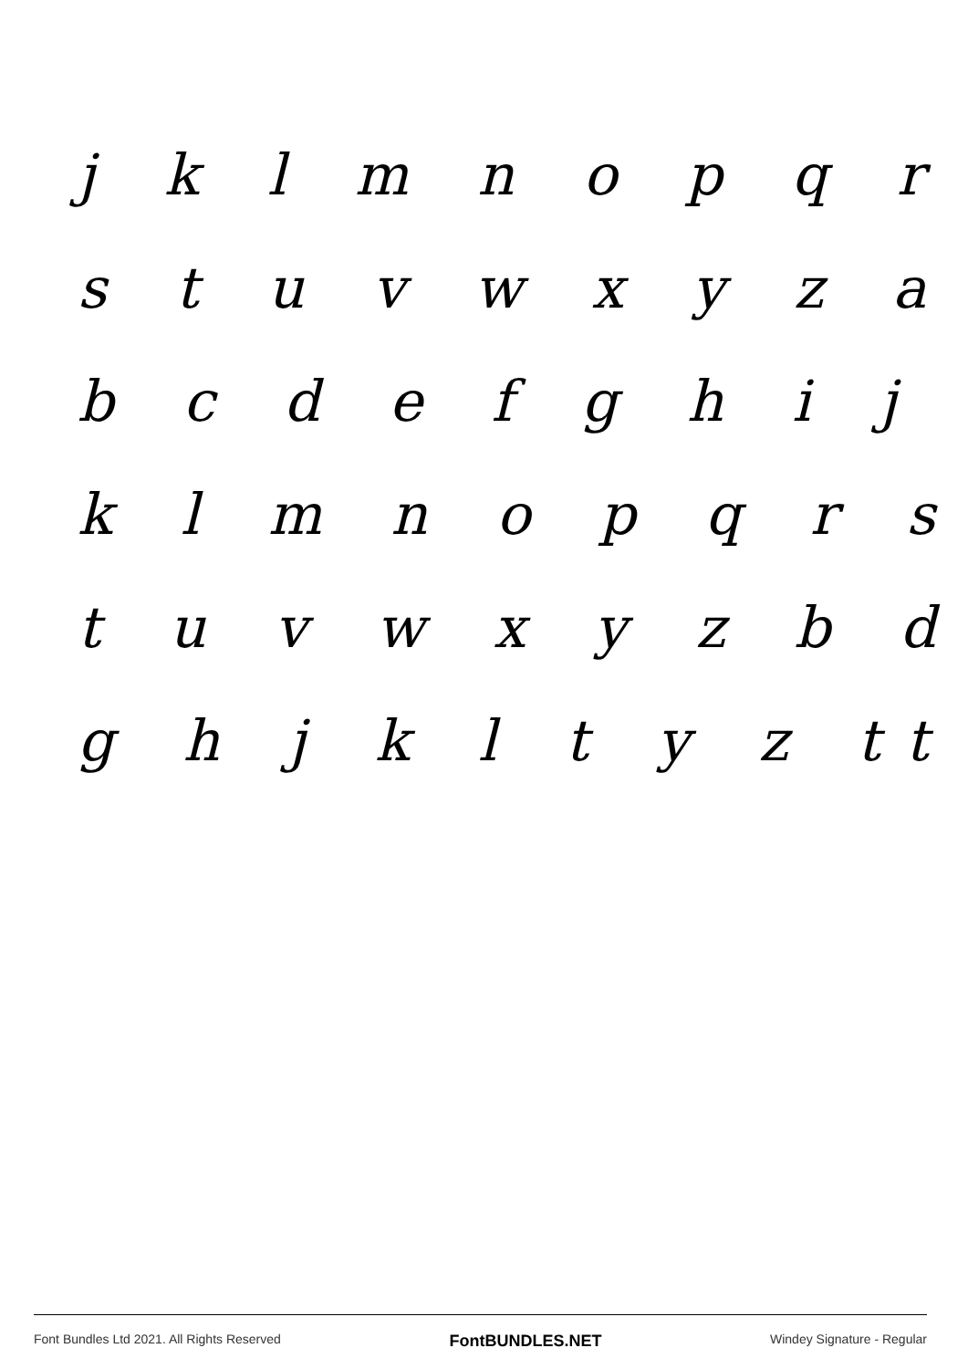j k l m n o p q r
s t u v w x y z a
b c d e f g h i j
k l m n o p q r s
t u v w x y z b d
g h j k l t y z tt
Font Bundles Ltd 2021. All Rights Reserved FontBUNDLES.NET Windey Signature - Regular